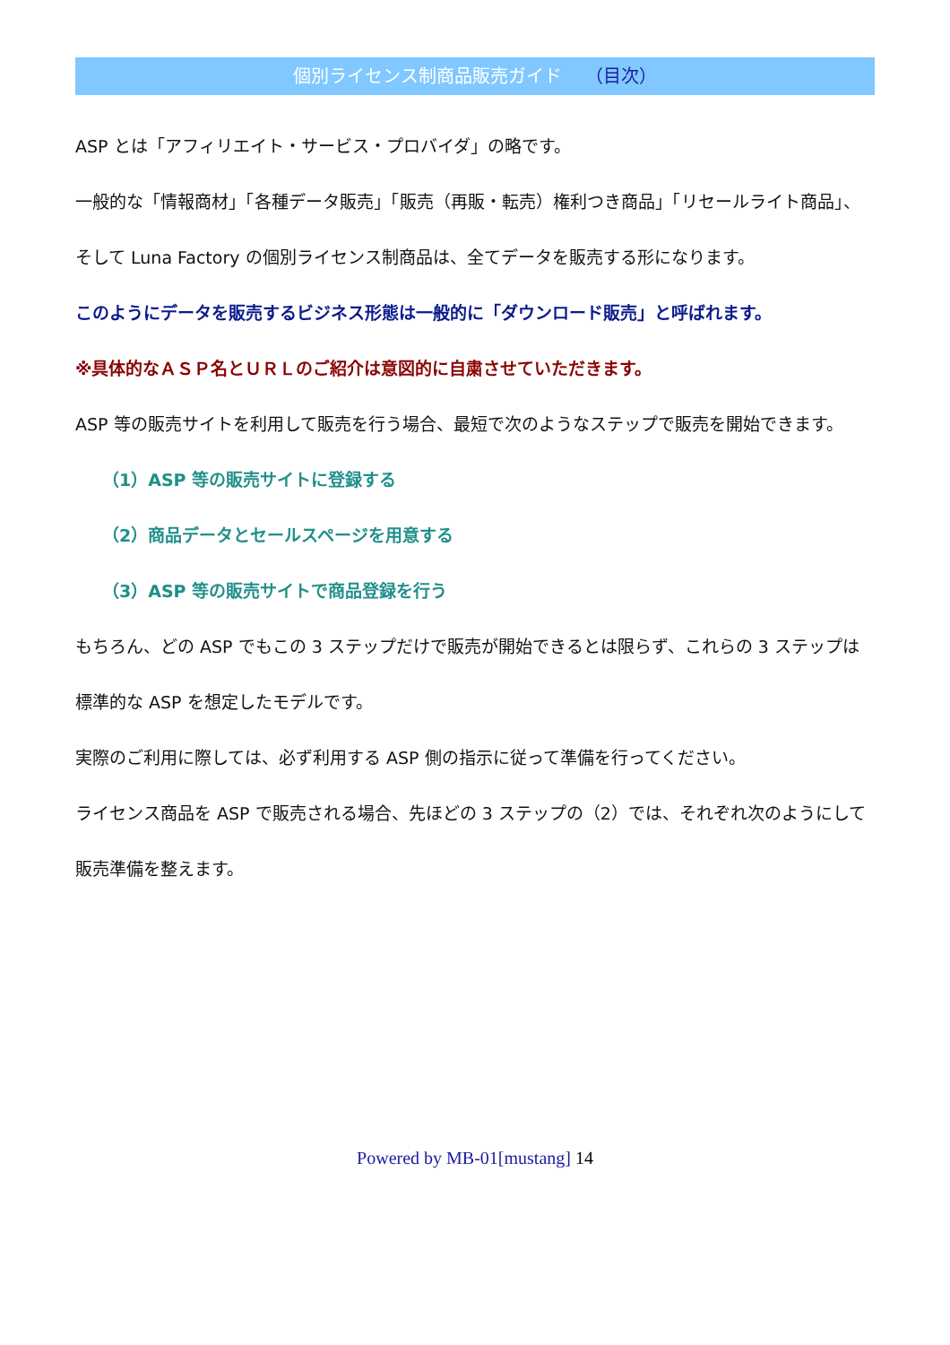個別ライセンス制商品販売ガイド （目次）
ASP とは「アフィリエイト・サービス・プロバイダ」の略です。
一般的な「情報商材」「各種データ販売」「販売（再販・転売）権利つき商品」「リセールライト商品」、そして Luna Factory の個別ライセンス制商品は、全てデータを販売する形になります。
このようにデータを販売するビジネス形態は一般的に「ダウンロード販売」と呼ばれます。
※具体的なＡＳＰ名とＵＲＬのご紹介は意図的に自粛させていただきます。
ASP 等の販売サイトを利用して販売を行う場合、最短で次のようなステップで販売を開始できます。
（1）ASP 等の販売サイトに登録する
（2）商品データとセールスページを用意する
（3）ASP 等の販売サイトで商品登録を行う
もちろん、どの ASP でもこの 3 ステップだけで販売が開始できるとは限らず、これらの 3 ステップは標準的な ASP を想定したモデルです。
実際のご利用に際しては、必ず利用する ASP 側の指示に従って準備を行ってください。
ライセンス商品を ASP で販売される場合、先ほどの 3 ステップの（2）では、それぞれ次のようにして販売準備を整えます。
Powered by MB-01[mustang] 14